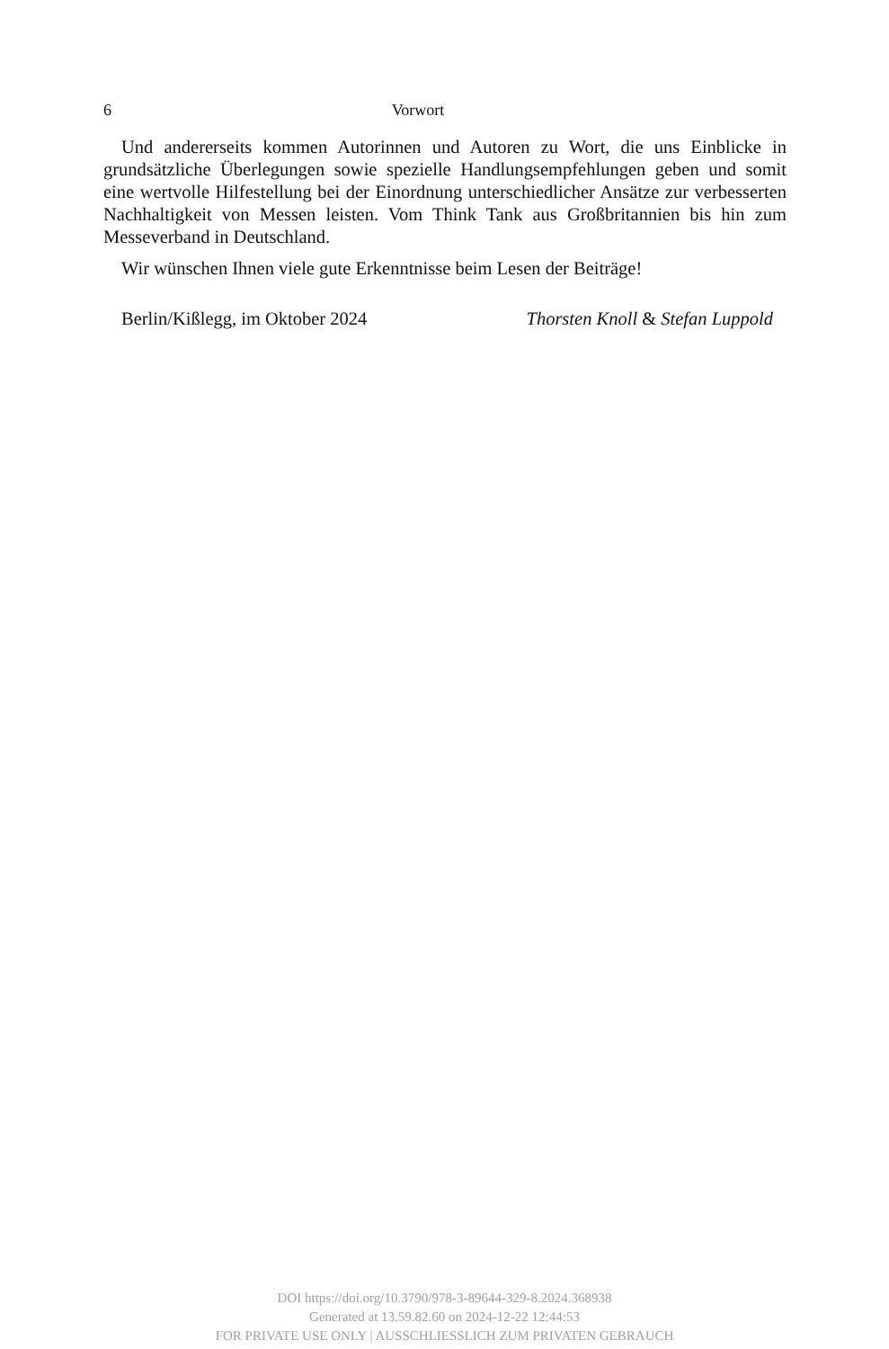6 Vorwort
Und andererseits kommen Autorinnen und Autoren zu Wort, die uns Einblicke in grundsätzliche Überlegungen sowie spezielle Handlungsempfehlungen geben und so­mit eine wertvolle Hilfestellung bei der Einordnung unterschiedlicher Ansätze zur verbesserten Nachhaltigkeit von Messen leisten. Vom Think Tank aus Großbritannien bis hin zum Messeverband in Deutschland.
Wir wünschen Ihnen viele gute Erkenntnisse beim Lesen der Beiträge!
Berlin/Kißlegg, im Oktober 2024 Thorsten Knoll & Stefan Luppold
DOI https://doi.org/10.3790/978-3-89644-329-8.2024.368938
Generated at 13.59.82.60 on 2024-12-22 12:44:53
FOR PRIVATE USE ONLY | AUSSCHLIESSLICH ZUM PRIVATEN GEBRAUCH